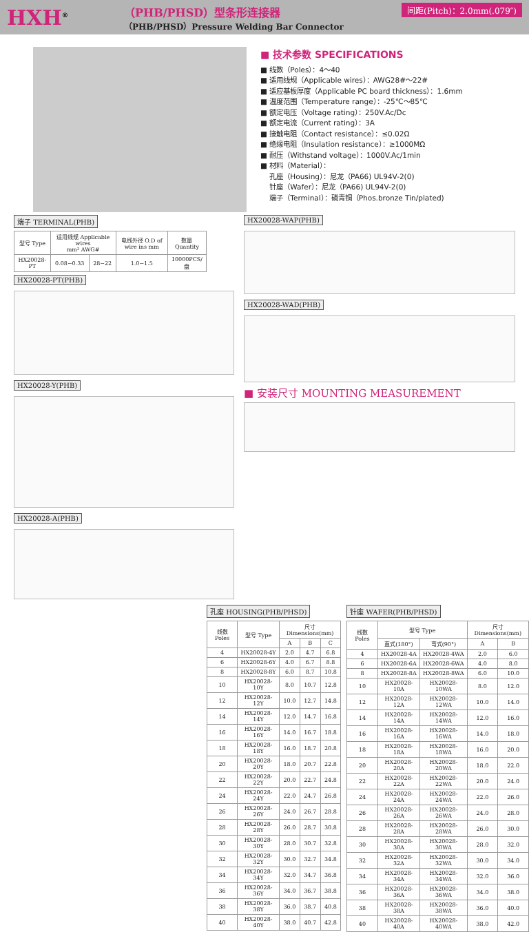HXH<sup>®</sup>
（PHB/PHSD）型条形连接器
（PHB/PHSD）Pressure Welding Bar Connector
间距(Pitch)：2.0mm(.079″)
■ 技术参数 SPECIFICATIONS
■ 线数（Poles）：4～40
■ 适用线规（Applicable wires）：AWG28#～22#
■ 适应基板厚度（Applicable PC board thickness）：1.6mm
■ 温度范围（Temperature range）：-25℃～85℃
■ 额定电压（Voltage rating）：250V.Ac/Dc
■ 额定电流（Current rating）：3A
■ 接触电阻（Contact resistance）：≤0.02Ω
■ 绝缘电阻（Insulation resistance）：≥1000MΩ
■ 耐压（Withstand voltage）：1000V.Ac/1min
■ 材料（Material）：
孔座（Housing）：尼龙（PA66) UL94V-2(0)
针座（Wafer）：尼龙（PA66) UL94V-2(0)
端子（Terminal）：磷青铜（Phos.bronze Tin/plated)
端子 TERMINAL(PHB)
| 型号 Type | 适用线规 Applicable wires mm² AWG# | | 电线外径 O.D of wire ins mm | 数量 Quantity |
| --- | --- | --- | --- | --- |
| HX20028-PT | 0.08~0.33 | 28~22 | 1.0~1.5 | 10000PCS/盘 |
HX20028-PT(PHB) HX20028-Y(PHB) HX20028-A(PHB)
HX20028-WAP(PHB) HX20028-WAD(PHB)
■ 安装尺寸 MOUNTING MEASUREMENT
孔座 HOUSING(PHB/PHSD)
| 线数 Poles | 型号 Type | 尺寸Dimensions(mm) | | |
| --- | --- | --- | --- | --- |
| | | A | B | C |
| 4 | HX20028-4Y | 2.0 | 4.7 | 6.8 |
| 6 | HX20028-6Y | 4.0 | 6.7 | 8.8 |
| 8 | HX20028-8Y | 6.0 | 8.7 | 10.8 |
| 10 | HX20028-10Y | 8.0 | 10.7 | 12.8 |
| 12 | HX20028-12Y | 10.0 | 12.7 | 14.8 |
| 14 | HX20028-14Y | 12.0 | 14.7 | 16.8 |
| 16 | HX20028-16Y | 14.0 | 16.7 | 18.8 |
| 18 | HX20028-18Y | 16.0 | 18.7 | 20.8 |
| 20 | HX20028-20Y | 18.0 | 20.7 | 22.8 |
| 22 | HX20028-22Y | 20.0 | 22.7 | 24.8 |
| 24 | HX20028-24Y | 22.0 | 24.7 | 26.8 |
| 26 | HX20028-26Y | 24.0 | 26.7 | 28.8 |
| 28 | HX20028-28Y | 26.0 | 28.7 | 30.8 |
| 30 | HX20028-30Y | 28.0 | 30.7 | 32.8 |
| 32 | HX20028-32Y | 30.0 | 32.7 | 34.8 |
| 34 | HX20028-34Y | 32.0 | 34.7 | 36.8 |
| 36 | HX20028-36Y | 34.0 | 36.7 | 38.8 |
| 38 | HX20028-38Y | 36.0 | 38.7 | 40.8 |
| 40 | HX20028-40Y | 38.0 | 40.7 | 42.8 |
针座 WAFER(PHB/PHSD)
| 线数 Poles | 型号 Type | | 尺寸Dimensions(mm) | |
| --- | --- | --- | --- | --- |
| | 直式(180°) | 弯式(90°) | A | B |
| 4 | HX20028-4A | HX20028-4WA | 2.0 | 6.0 |
| 6 | HX20028-6A | HX20028-6WA | 4.0 | 8.0 |
| 8 | HX20028-8A | HX20028-8WA | 6.0 | 10.0 |
| 10 | HX20028-10A | HX20028-10WA | 8.0 | 12.0 |
| 12 | HX20028-12A | HX20028-12WA | 10.0 | 14.0 |
| 14 | HX20028-14A | HX20028-14WA | 12.0 | 16.0 |
| 16 | HX20028-16A | HX20028-16WA | 14.0 | 18.0 |
| 18 | HX20028-18A | HX20028-18WA | 16.0 | 20.0 |
| 20 | HX20028-20A | HX20028-20WA | 18.0 | 22.0 |
| 22 | HX20028-22A | HX20028-22WA | 20.0 | 24.0 |
| 24 | HX20028-24A | HX20028-24WA | 22.0 | 26.0 |
| 26 | HX20028-26A | HX20028-26WA | 24.0 | 28.0 |
| 28 | HX20028-28A | HX20028-28WA | 26.0 | 30.0 |
| 30 | HX20028-30A | HX20028-30WA | 28.0 | 32.0 |
| 32 | HX20028-32A | HX20028-32WA | 30.0 | 34.0 |
| 34 | HX20028-34A | HX20028-34WA | 32.0 | 36.0 |
| 36 | HX20028-36A | HX20028-36WA | 34.0 | 38.0 |
| 38 | HX20028-38A | HX20028-38WA | 36.0 | 40.0 |
| 40 | HX20028-40A | HX20028-40WA | 38.0 | 42.0 |